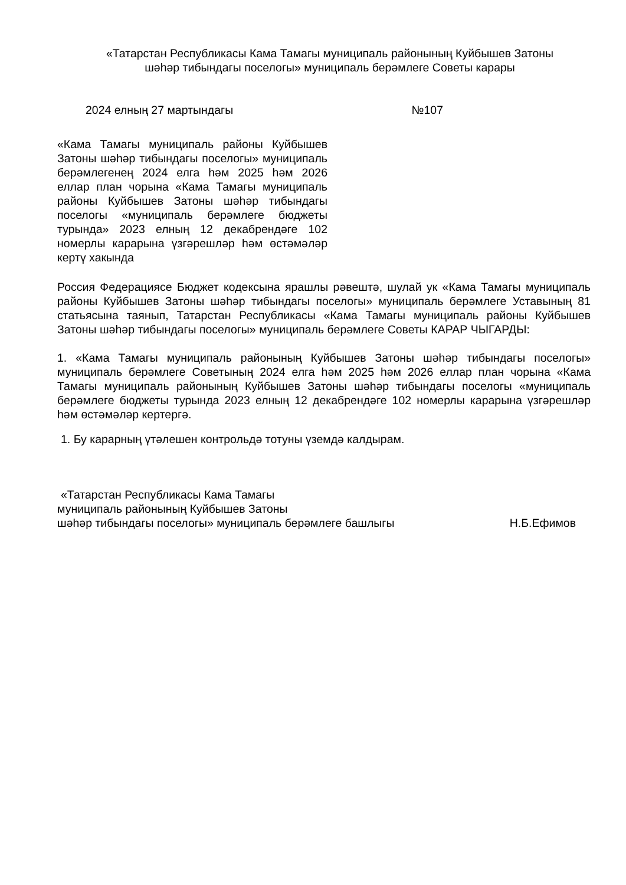«Татарстан Республикасы Кама Тамагы муниципаль районының Куйбышев Затоны
шәһәр тибындагы поселогы» муниципаль берәмлеге Советы карары
2024 елның 27 мартындагы №107
«Кама Тамагы муниципаль районы Куйбышев Затоны шәһәр тибындагы поселогы» муниципаль берәмлегенең 2024 елга һәм 2025 һәм 2026 еллар план чорына «Кама Тамагы муниципаль районы Куйбышев Затоны шәһәр тибындагы поселогы «муниципаль берәмлеге бюджеты турында» 2023 елның 12 декабрендәге 102 номерлы карарына үзгәрешләр һәм өстәмәләр кертү хакында
Россия Федерациясе Бюджет кодексына ярашлы рәвештә, шулай ук «Кама Тамагы муниципаль районы Куйбышев Затоны шәһәр тибындагы поселогы» муниципаль берәмлеге Уставының 81 статьясына таянып, Татарстан Республикасы «Кама Тамагы муниципаль районы Куйбышев Затоны шәһәр тибындагы поселогы» муниципаль берәмлеге Советы КАРАР ЧЫГАРДЫ:
1. «Кама Тамагы муниципаль районының Куйбышев Затоны шәһәр тибындагы поселогы» муниципаль берәмлеге Советының 2024 елга һәм 2025 һәм 2026 еллар план чорына «Кама Тамагы муниципаль районының Куйбышев Затоны шәһәр тибындагы поселогы «муниципаль берәмлеге бюджеты турында 2023 елның 12 декабрендәге 102 номерлы карарына үзгәрешләр һәм өстәмәләр кертергә.
1. Бу карарның үтәлешен контрольдә тотуны үземдә калдырам.
«Татарстан Республикасы Кама Тамагы
муниципаль районының Куйбышев Затоны
шәһәр тибындагы поселогы» муниципаль берәмлеге башлыгы Н.Б.Ефимов